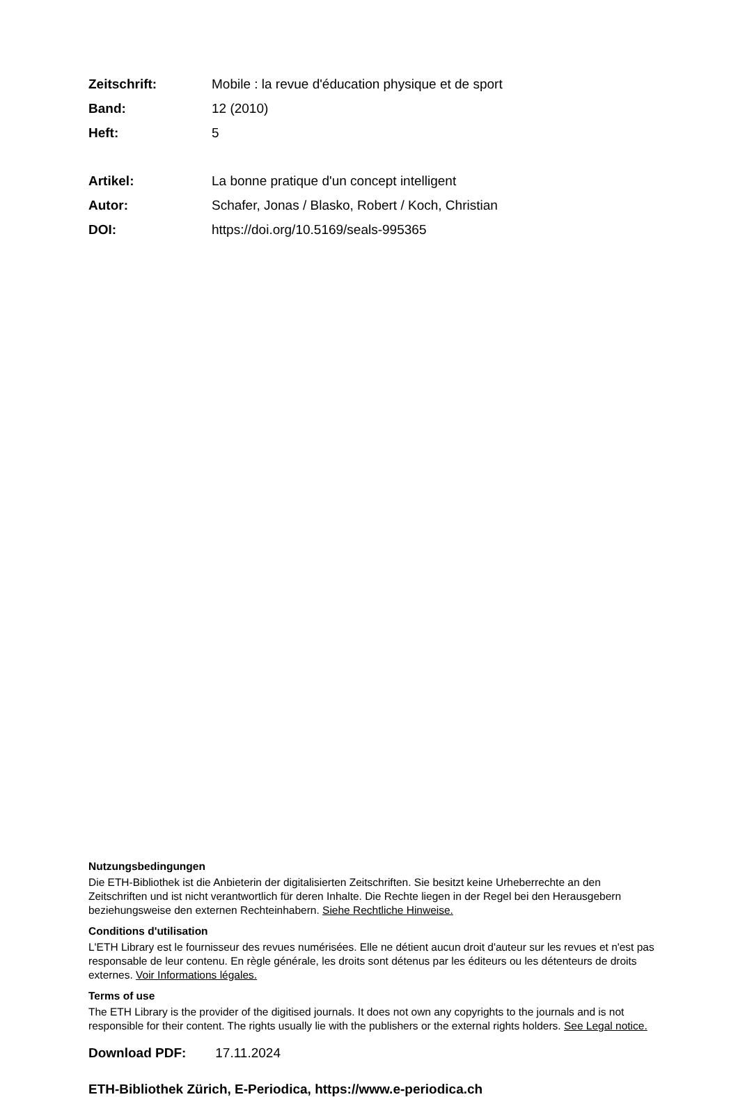Zeitschrift: Mobile : la revue d'éducation physique et de sport
Band: 12 (2010)
Heft: 5
Artikel: La bonne pratique d'un concept intelligent
Autor: Schafer, Jonas / Blasko, Robert / Koch, Christian
DOI: https://doi.org/10.5169/seals-995365
Nutzungsbedingungen
Die ETH-Bibliothek ist die Anbieterin der digitalisierten Zeitschriften. Sie besitzt keine Urheberrechte an den Zeitschriften und ist nicht verantwortlich für deren Inhalte. Die Rechte liegen in der Regel bei den Herausgebern beziehungsweise den externen Rechteinhabern. Siehe Rechtliche Hinweise.
Conditions d'utilisation
L'ETH Library est le fournisseur des revues numérisées. Elle ne détient aucun droit d'auteur sur les revues et n'est pas responsable de leur contenu. En règle générale, les droits sont détenus par les éditeurs ou les détenteurs de droits externes. Voir Informations légales.
Terms of use
The ETH Library is the provider of the digitised journals. It does not own any copyrights to the journals and is not responsible for their content. The rights usually lie with the publishers or the external rights holders. See Legal notice.
Download PDF: 17.11.2024
ETH-Bibliothek Zürich, E-Periodica, https://www.e-periodica.ch